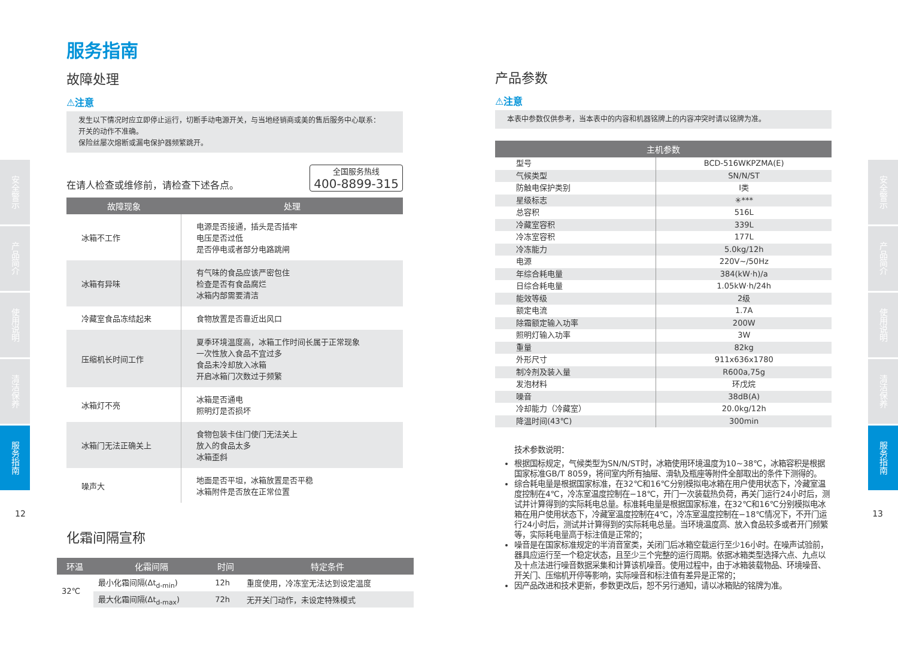安全警示
产品简介
使用说明
清洁保养
服务指南
安全警示
产品简介
使用说明
清洁保养
服务指南
12 13
服务指南
故障处理
⚠注意
发生以下情况时应立即停止运行，切断手动电源开关，与当地经销商或美的售后服务中心联系：
开关的动作不准确。
保险丝屡次熔断或漏电保护器频繁跳开。
在请人检查或维修前，请检查下述各点。 全国服务热线
400-8899-315
| 故障现象 | 处理 |
| --- | --- |
| 冰箱不工作 | 电源是否接通，插头是否插牢 电压是否过低 是否停电或者部分电路跳闸 |
| 冰箱有异味 | 有气味的食品应该严密包住 检查是否有食品腐烂 冰箱内部需要清洁 |
| 冷藏室食品冻结起来 | 食物放置是否靠近出风口 |
| 压缩机长时间工作 | 夏季环境温度高，冰箱工作时间长属于正常现象 一次性放入食品不宜过多 食品未冷却放入冰箱 开启冰箱门次数过于频繁 |
| 冰箱灯不亮 | 冰箱是否通电 照明灯是否损坏 |
| 冰箱门无法正确关上 | 食物包装卡住门使门无法关上 放入的食品太多 冰箱歪斜 |
| 噪声大 | 地面是否平坦，冰箱放置是否平稳 冰箱附件是否放在正常位置 |
化霜间隔宣称
| 环温 | 化霜间隔 | 时间 | 特定条件 |
| --- | --- | --- | --- |
| 32℃ | 最小化霜间隔(Δt<sub>d-min</sub>) | 12h | 重度使用，冷冻室无法达到设定温度 |
| | 最大化霜间隔(Δt<sub>d-max</sub>) | 72h | 无开关门动作，未设定特殊模式 |
产品参数
⚠注意
本表中参数仅供参考，当本表中的内容和机器铭牌上的内容冲突时请以铭牌为准。
| 主机参数 | |
| --- | --- |
| 型号 | BCD-516WKPZMA(E) |
| 气候类型 | SN/N/ST |
| 防触电保护类别 | I类 |
| 星级标志 | ✳*** |
| 总容积 | 516L |
| 冷藏室容积 | 339L |
| 冷冻室容积 | 177L |
| 冷冻能力 | 5.0kg/12h |
| 电源 | 220V~/50Hz |
| 年综合耗电量 | 384(kW·h)/a |
| 日综合耗电量 | 1.05kW·h/24h |
| 能效等级 | 2级 |
| 额定电流 | 1.7A |
| 除霜额定输入功率 | 200W |
| 照明灯输入功率 | 3W |
| 重量 | 82kg |
| 外形尺寸 | 911x636x1780 |
| 制冷剂及装入量 | R600a,75g |
| 发泡材料 | 环戊烷 |
| 噪音 | 38dB(A) |
| 冷却能力（冷藏室） | 20.0kg/12h |
| 降温时间(43℃) | 300min |
技术参数说明：
根据国标规定，气候类型为SN/N/ST时，冰箱使用环境温度为10~38℃，冰箱容积是根据国家标准GB/T 8059，将间室内所有抽屉、滑轨及瓶座等附件全部取出的条件下测得的。
综合耗电量是根据国家标准，在32℃和16℃分别模拟电冰箱在用户使用状态下，冷藏室温度控制在4℃，冷冻室温度控制在−18℃，开门一次装载热负荷，再关门运行24小时后，测试并计算得到的实际耗电总量。标准耗电量是根据国家标准，在32℃和16℃分别模拟电冰箱在用户使用状态下，冷藏室温度控制在4℃，冷冻室温度控制在−18℃情况下，不开门运行24小时后，测试并计算得到的实际耗电总量。当环境温度高、放入食品较多或者开门频繁等，实际耗电量高于标注值是正常的；
噪音是在国家标准规定的半消音室类，关闭门后冰箱空载运行至少16小时。在噪声试验前，器具应运行至一个稳定状态，且至少三个完整的运行周期。依据冰箱类型选择六点、九点以及十点法进行噪音数据采集和计算该机噪音。使用过程中，由于冰箱装载物品、环境噪音、开关门、压缩机开停等影响，实际噪音和标注值有差异是正常的；
因产品改进和技术更新，参数更改后，恕不另行通知，请以冰箱贴的铭牌为准。